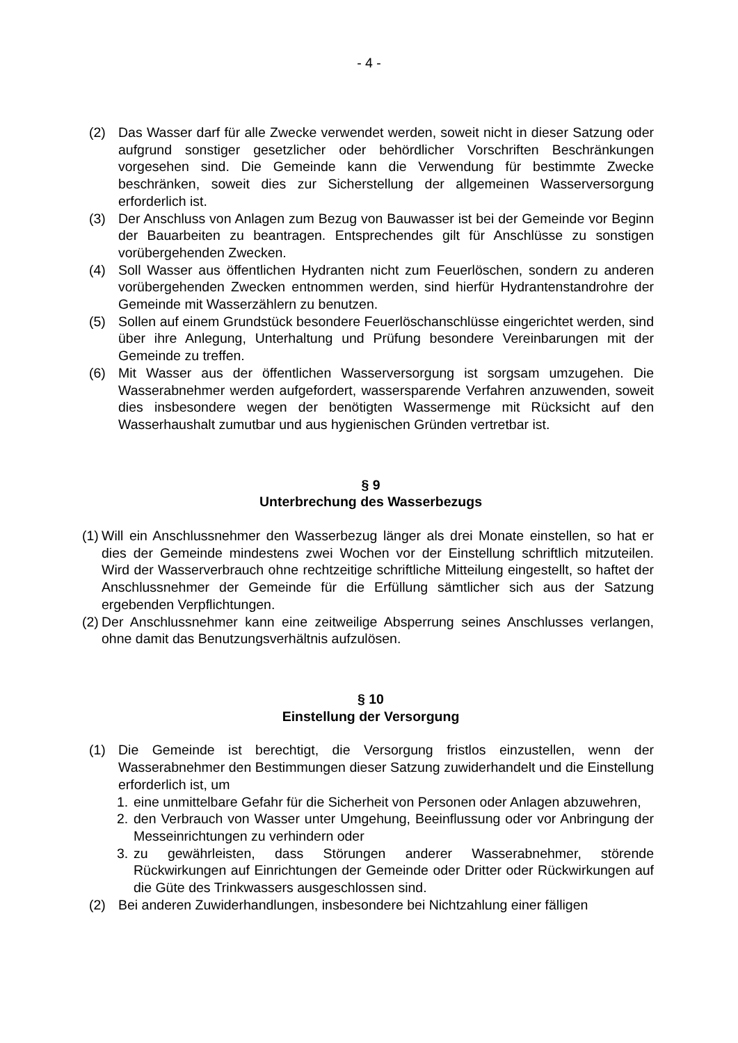- 4 -
(2) Das Wasser darf für alle Zwecke verwendet werden, soweit nicht in dieser Satzung oder aufgrund sonstiger gesetzlicher oder behördlicher Vorschriften Beschränkungen vorgesehen sind. Die Gemeinde kann die Verwendung für bestimmte Zwecke beschränken, soweit dies zur Sicherstellung der allgemeinen Wasserversorgung erforderlich ist.
(3) Der Anschluss von Anlagen zum Bezug von Bauwasser ist bei der Gemeinde vor Beginn der Bauarbeiten zu beantragen. Entsprechendes gilt für Anschlüsse zu sonstigen vorübergehenden Zwecken.
(4) Soll Wasser aus öffentlichen Hydranten nicht zum Feuerlöschen, sondern zu anderen vorübergehenden Zwecken entnommen werden, sind hierfür Hydrantenstandrohre der Gemeinde mit Wasserzählern zu benutzen.
(5) Sollen auf einem Grundstück besondere Feuerlöschanschlüsse eingerichtet werden, sind über ihre Anlegung, Unterhaltung und Prüfung besondere Vereinbarungen mit der Gemeinde zu treffen.
(6) Mit Wasser aus der öffentlichen Wasserversorgung ist sorgsam umzugehen. Die Wasserabnehmer werden aufgefordert, wassersparende Verfahren anzuwenden, soweit dies insbesondere wegen der benötigten Wassermenge mit Rücksicht auf den Wasserhaushalt zumutbar und aus hygienischen Gründen vertretbar ist.
§ 9
Unterbrechung des Wasserbezugs
(1) Will ein Anschlussnehmer den Wasserbezug länger als drei Monate einstellen, so hat er dies der Gemeinde mindestens zwei Wochen vor der Einstellung schriftlich mitzuteilen. Wird der Wasserverbrauch ohne rechtzeitige schriftliche Mitteilung eingestellt, so haftet der Anschlussnehmer der Gemeinde für die Erfüllung sämtlicher sich aus der Satzung ergebenden Verpflichtungen.
(2) Der Anschlussnehmer kann eine zeitweilige Absperrung seines Anschlusses verlangen, ohne damit das Benutzungsverhältnis aufzulösen.
§ 10
Einstellung der Versorgung
(1) Die Gemeinde ist berechtigt, die Versorgung fristlos einzustellen, wenn der Wasserabnehmer den Bestimmungen dieser Satzung zuwiderhandelt und die Einstellung erforderlich ist, um
1. eine unmittelbare Gefahr für die Sicherheit von Personen oder Anlagen abzuwehren,
2. den Verbrauch von Wasser unter Umgehung, Beeinflussung oder vor Anbringung der Messeinrichtungen zu verhindern oder
3. zu gewährleisten, dass Störungen anderer Wasserabnehmer, störende Rückwirkungen auf Einrichtungen der Gemeinde oder Dritter oder Rückwirkungen auf die Güte des Trinkwassers ausgeschlossen sind.
(2) Bei anderen Zuwiderhandlungen, insbesondere bei Nichtzahlung einer fälligen